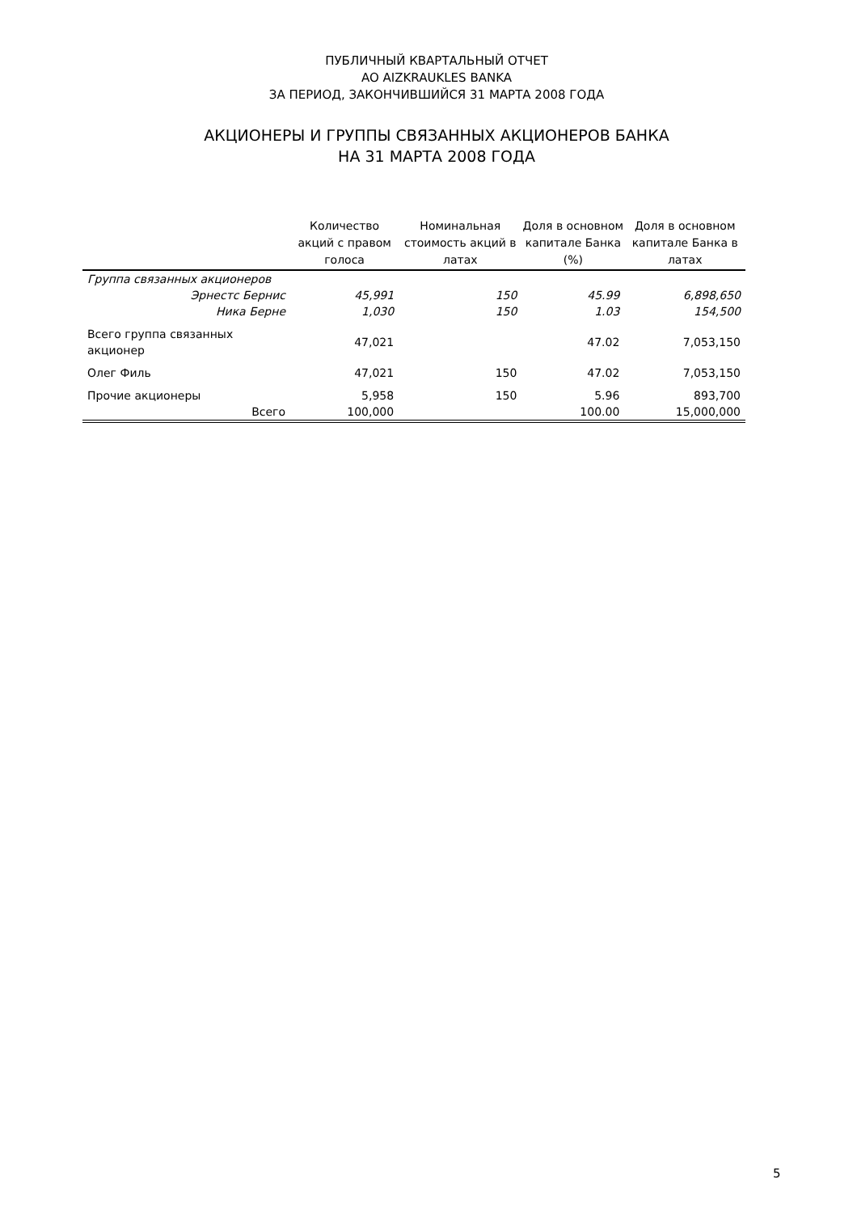ПУБЛИЧНЫЙ КВАРТАЛЬНЫЙ ОТЧЕТ
AO AIZKRAUKLES BANKA
ЗА ПЕРИОД, ЗАКОНЧИВШИЙСЯ 31 МАРТА 2008 ГОДА
АКЦИОНЕРЫ И ГРУППЫ СВЯЗАННЫХ АКЦИОНЕРОВ БАНКА
НА 31 МАРТА 2008 ГОДА
| | Количество акций с правом голоса | Номинальная стоимость акций в латах | Доля в основном капитале Банка (%) | Доля в основном капитале Банка в латах |
| --- | --- | --- | --- | --- |
| Группа связанных акционеров | | | | |
| Эрнестс Бернис | 45,991 | 150 | 45.99 | 6,898,650 |
| Ника Берне | 1,030 | 150 | 1.03 | 154,500 |
| Всего группа связанных акционер | 47,021 | | 47.02 | 7,053,150 |
| Олег Филь | 47,021 | 150 | 47.02 | 7,053,150 |
| Прочие акционеры | 5,958 | 150 | 5.96 | 893,700 |
| Всего | 100,000 | | 100.00 | 15,000,000 |
5